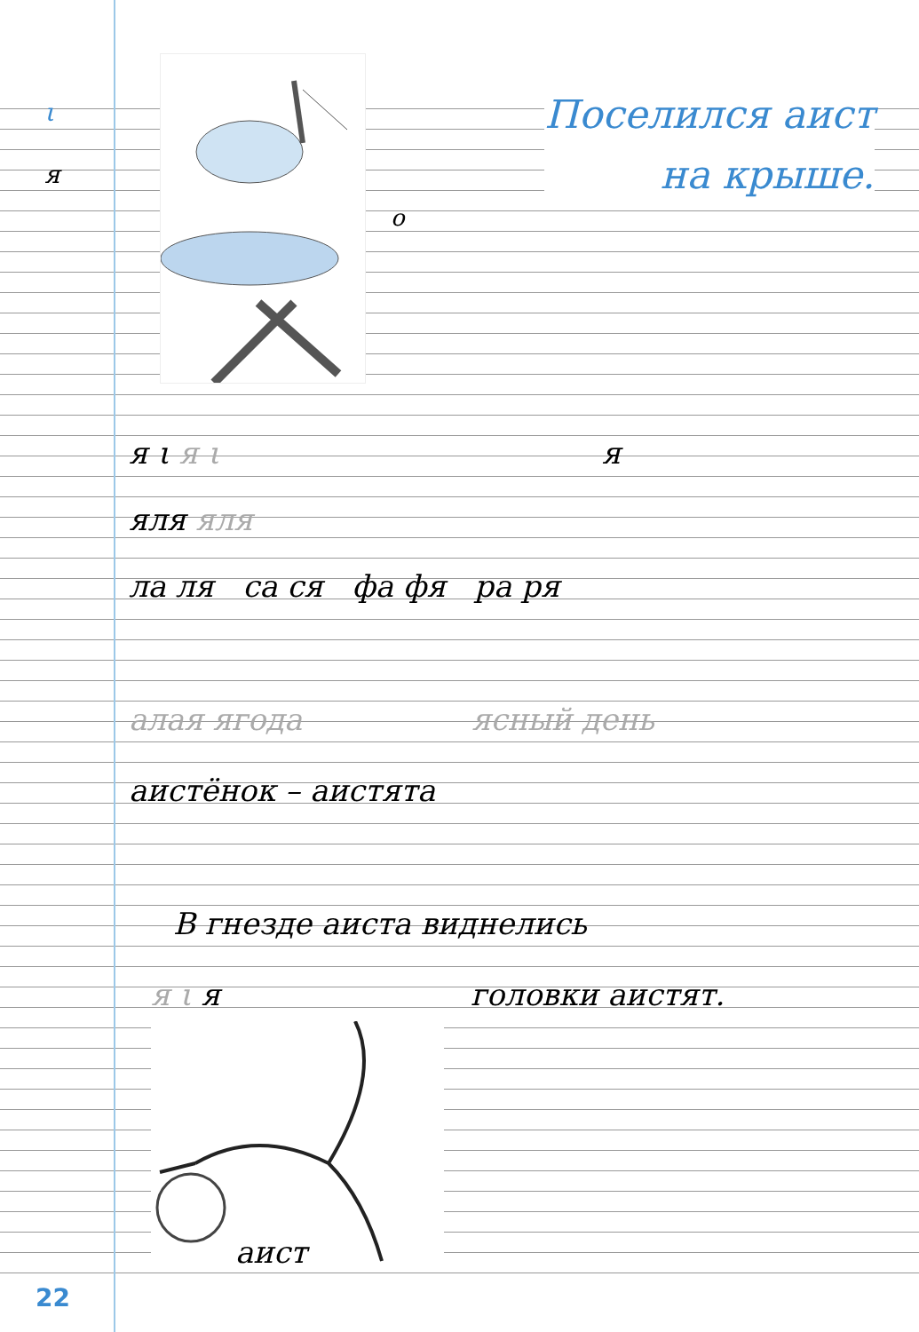ι
я
о
Поселился аист
на крыше.
я ι я ι я
яля яля
ла ля са ся фа фя ра ря
алая ягода ясный день
аистёнок – аистята
В гнезде аиста виднелись
я ι я головки аистят.
аист
22